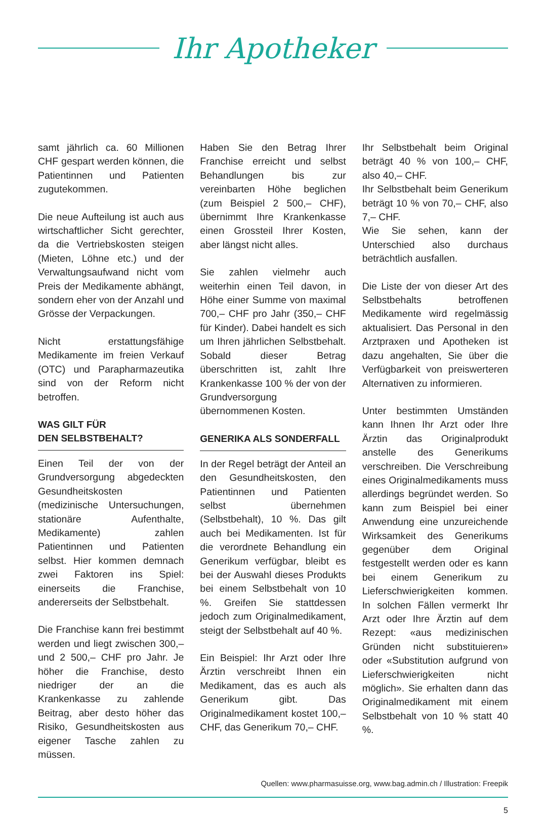Ihr Apotheker
samt jährlich ca. 60 Millionen CHF gespart werden können, die Patientinnen und Patienten zugutekommen.
Die neue Aufteilung ist auch aus wirtschaftlicher Sicht gerechter, da die Vertriebskosten steigen (Mieten, Löhne etc.) und der Verwaltungsaufwand nicht vom Preis der Medikamente abhängt, sondern eher von der Anzahl und Grösse der Verpackungen.
Nicht erstattungsfähige Medikamente im freien Verkauf (OTC) und Parapharmazeutika sind von der Reform nicht betroffen.
WAS GILT FÜR
DEN SELBSTBEHALT?
Einen Teil der von der Grundversorgung abgedeckten Gesundheitskosten (medizinische Untersuchungen, stationäre Aufenthalte, Medikamente) zahlen Patientinnen und Patienten selbst. Hier kommen demnach zwei Faktoren ins Spiel: einerseits die Franchise, andererseits der Selbstbehalt.
Die Franchise kann frei bestimmt werden und liegt zwischen 300,– und 2 500,– CHF pro Jahr. Je höher die Franchise, desto niedriger der an die Krankenkasse zu zahlende Beitrag, aber desto höher das Risiko, Gesundheitskosten aus eigener Tasche zahlen zu müssen.
Haben Sie den Betrag Ihrer Franchise erreicht und selbst Behandlungen bis zur vereinbarten Höhe beglichen (zum Beispiel 2 500,– CHF), übernimmt Ihre Krankenkasse einen Grossteil Ihrer Kosten, aber längst nicht alles.
Sie zahlen vielmehr auch weiterhin einen Teil davon, in Höhe einer Summe von maximal 700,– CHF pro Jahr (350,– CHF für Kinder). Dabei handelt es sich um Ihren jährlichen Selbstbehalt. Sobald dieser Betrag überschritten ist, zahlt Ihre Krankenkasse 100 % der von der Grundversorgung übernommenen Kosten.
GENERIKA ALS SONDERFALL
In der Regel beträgt der Anteil an den Gesundheitskosten, den Patientinnen und Patienten selbst übernehmen (Selbstbehalt), 10 %. Das gilt auch bei Medikamenten. Ist für die verordnete Behandlung ein Generikum verfügbar, bleibt es bei der Auswahl dieses Produkts bei einem Selbstbehalt von 10 %. Greifen Sie stattdessen jedoch zum Originalmedikament, steigt der Selbstbehalt auf 40 %.
Ein Beispiel: Ihr Arzt oder Ihre Ärztin verschreibt Ihnen ein Medikament, das es auch als Generikum gibt. Das Originalmedikament kostet 100,– CHF, das Generikum 70,– CHF.
Ihr Selbstbehalt beim Original beträgt 40 % von 100,– CHF, also 40,– CHF.
Ihr Selbstbehalt beim Generikum beträgt 10 % von 70,– CHF, also 7,– CHF.
Wie Sie sehen, kann der Unterschied also durchaus beträchtlich ausfallen.
Die Liste der von dieser Art des Selbstbehalts betroffenen Medikamente wird regelmässig aktualisiert. Das Personal in den Arztpraxen und Apotheken ist dazu angehalten, Sie über die Verfügbarkeit von preiswerteren Alternativen zu informieren.
Unter bestimmten Umständen kann Ihnen Ihr Arzt oder Ihre Ärztin das Originalprodukt anstelle des Generikums verschreiben. Die Verschreibung eines Originalmedikaments muss allerdings begründet werden. So kann zum Beispiel bei einer Anwendung eine unzureichende Wirksamkeit des Generikums gegenüber dem Original festgestellt werden oder es kann bei einem Generikum zu Lieferschwierigkeiten kommen. In solchen Fällen vermerkt Ihr Arzt oder Ihre Ärztin auf dem Rezept: «aus medizinischen Gründen nicht substituieren» oder «Substitution aufgrund von Lieferschwierigkeiten nicht möglich». Sie erhalten dann das Originalmedikament mit einem Selbstbehalt von 10 % statt 40 %.
Quellen: www.pharmasuisse.org, www.bag.admin.ch / Illustration: Freepik
5